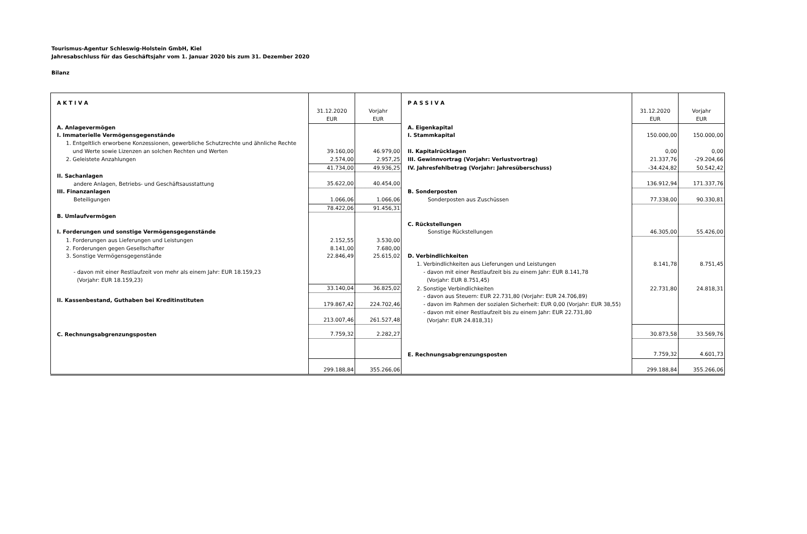Tourismus-Agentur Schleswig-Holstein GmbH, Kiel
Jahresabschluss für das Geschäftsjahr vom 1. Januar 2020 bis zum 31. Dezember 2020
Bilanz
| A K T I V A | | | P A S S I V A | | |
| | 31.12.2020 EUR | Vorjahr EUR | | 31.12.2020 EUR | Vorjahr EUR |
| A. Anlagevermögen | | | A. Eigenkapital | | |
| I. Immaterielle Vermögensgegenstände | | | I. Stammkapital | 150.000,00 | 150.000,00 |
| 1. Entgeltlich erworbene Konzessionen, gewerbliche Schutzrechte und ähnliche Rechte und Werte sowie Lizenzen an solchen Rechten und Werten | 39.160,00 | 46.979,00 | II. Kapitalrücklagen | 0,00 | 0,00 |
| 2. Geleistete Anzahlungen | 2.574,00 | 2.957,25 | III. Gewinnvortrag (Vorjahr: Verlustvortrag) | 21.337,76 | -29.204,66 |
| | 41.734,00 | 49.936,25 | IV. Jahresfehlbetrag (Vorjahr: Jahresüberschuss) | -34.424,82 | 50.542,42 |
| II. Sachanlagen andere Anlagen, Betriebs- und Geschäftsausstattung | 35.622,00 | 40.454,00 | | 136.912,94 | 171.337,76 |
| III. Finanzanlagen Beteiligungen | 1.066,06 | 1.066,06 | B. Sonderposten Sonderposten aus Zuschüssen | 77.338,00 | 90.330,81 |
| | 78.422,06 | 91.456,31 | | | |
| B. Umlaufvermögen I. Forderungen und sonstige Vermögensgegenstände | | | C. Rückstellungen Sonstige Rückstellungen | 46.305,00 | 55.426,00 |
| 1. Forderungen aus Lieferungen und Leistungen | 2.152,55 | 3.530,00 | | | |
| 2. Forderungen gegen Gesellschafter | 8.141,00 | 7.680,00 | | | |
| 3. Sonstige Vermögensgegenstände | 22.846,49 | 25.615,02 | D. Verbindlichkeiten | | |
| - davon mit einer Restlaufzeit von mehr als einem Jahr: EUR 18.159,23 (Vorjahr: EUR 18.159,23) | | | 1. Verbindlichkeiten aus Lieferungen und Leistungen - davon mit einer Restlaufzeit bis zu einem Jahr: EUR 8.141,78 (Vorjahr: EUR 8.751,45) | 8.141,78 | 8.751,45 |
| | 33.140,04 | 36.825,02 | 2. Sonstige Verbindlichkeiten | 22.731,80 | 24.818,31 |
| II. Kassenbestand, Guthaben bei Kreditinstituten | 179.867,42 | 224.702,46 | - davon aus Steuern: EUR 22.731,80 (Vorjahr: EUR 24.706,89) - davon im Rahmen der sozialen Sicherheit: EUR 0,00 (Vorjahr: EUR 38,55) | | |
| | 213.007,46 | 261.527,48 | - davon mit einer Restlaufzeit bis zu einem Jahr: EUR 22.731,80 (Vorjahr: EUR 24.818,31) | | |
| C. Rechnungsabgrenzungsposten | 7.759,32 | 2.282,27 | | 30.873,58 | 33.569,76 |
| | | | E. Rechnungsabgrenzungsposten | 7.759,32 | 4.601,73 |
| | 299.188,84 | 355.266,06 | | 299.188,84 | 355.266,06 |